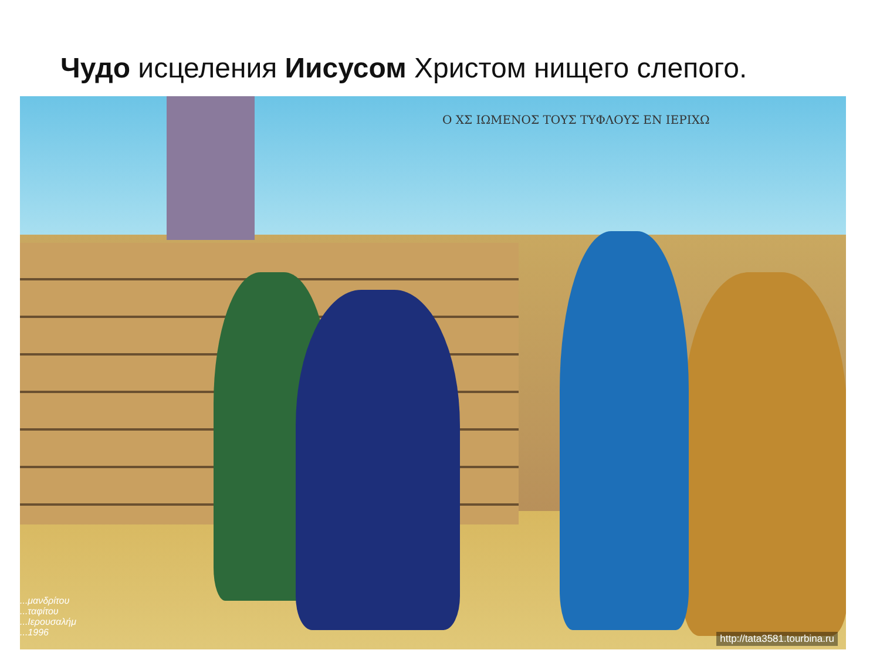Чудо исцеления Иисусом Христом нищего слепого.
Ο ΧΣ ΙΩΜΕΝΟΣ ΤΟΥΣ ΤΥΦΛΟΥΣ ΕΝ ΙΕΡΙΧΩ
...μανδρίτου
...ταφίτου
...Ιερουσαλήμ
...1996
http://tata3581.tourbina.ru